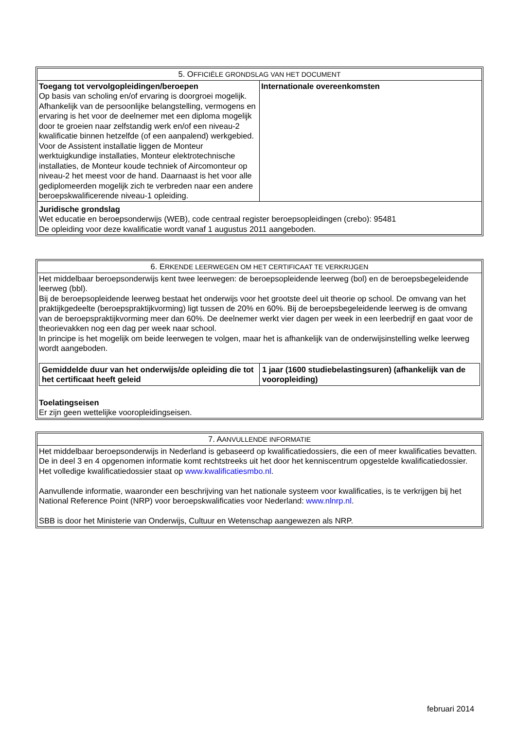| 5. O FFICIËLE GRONDSLAG VAN HET DOCUMENT | |
| --- | --- |
| Toegang tot vervolgopleidingen/beroepen Op basis van scholing en/of ervaring is doorgroei mogelijk. Afhankelijk van de persoonlijke belangstelling, vermogens en ervaring is het voor de deelnemer met een diploma mogelijk door te groeien naar zelfstandig werk en/of een niveau-2 kwalificatie binnen hetzelfde (of een aanpalend) werkgebied. Voor de Assistent installatie liggen de Monteur werktuigkundige installaties, Monteur elektrotechnische installaties, de Monteur koude techniek of Aircomonteur op niveau-2 het meest voor de hand. Daarnaast is het voor alle gediplomeerden mogelijk zich te verbreden naar een andere beroepskwalificerende niveau-1 opleiding. | Internationale overeenkomsten |
| Juridische grondslag Wet educatie en beroepsonderwijs (WEB), code centraal register beroepsopleidingen (crebo): 95481 De opleiding voor deze kwalificatie wordt vanaf 1 augustus 2011 aangeboden. | |
| 6. E RKENDE LEERWEGEN OM HET CERTIFICAAT TE VERKRIJGEN |
| --- |
| Het middelbaar beroepsonderwijs kent twee leerwegen: de beroepsopleidende leerweg (bol) en de beroepsbegeleidende leerweg (bbl). Bij de beroepsopleidende leerweg bestaat het onderwijs voor het grootste deel uit theorie op school. De omvang van het praktijkgedeelte (beroepspraktijkvorming) ligt tussen de 20% en 60%. Bij de beroepsbegeleidende leerweg is de omvang van de beroepspraktijkvorming meer dan 60%. De deelnemer werkt vier dagen per week in een leerbedrijf en gaat voor de theorievakken nog een dag per week naar school. In principe is het mogelijk om beide leerwegen te volgen, maar het is afhankelijk van de onderwijsinstelling welke leerweg wordt aangeboden. / Gemiddelde duur van het onderwijs/de opleiding die tot het certificaat heeft geleid / 1 jaar (1600 studiebelastingsuren) (afhankelijk van de vooropleiding) / Toelatingseisen Er zijn geen wettelijke vooropleidingseisen. |
| 7. A ANVULLENDE INFORMATIE |
| --- |
| Het middelbaar beroepsonderwijs in Nederland is gebaseerd op kwalificatiedossiers, die een of meer kwalificaties bevatten. De in deel 3 en 4 opgenomen informatie komt rechtstreeks uit het door het kenniscentrum opgestelde kwalificatiedossier. Het volledige kwalificatiedossier staat op www.kwalificatiesmbo.nl . Aanvullende informatie, waaronder een beschrijving van het nationale systeem voor kwalificaties, is te verkrijgen bij het National Reference Point (NRP) voor beroepskwalificaties voor Nederland: www.nlnrp.nl . SBB is door het Ministerie van Onderwijs, Cultuur en Wetenschap aangewezen als NRP. |
februari 2014